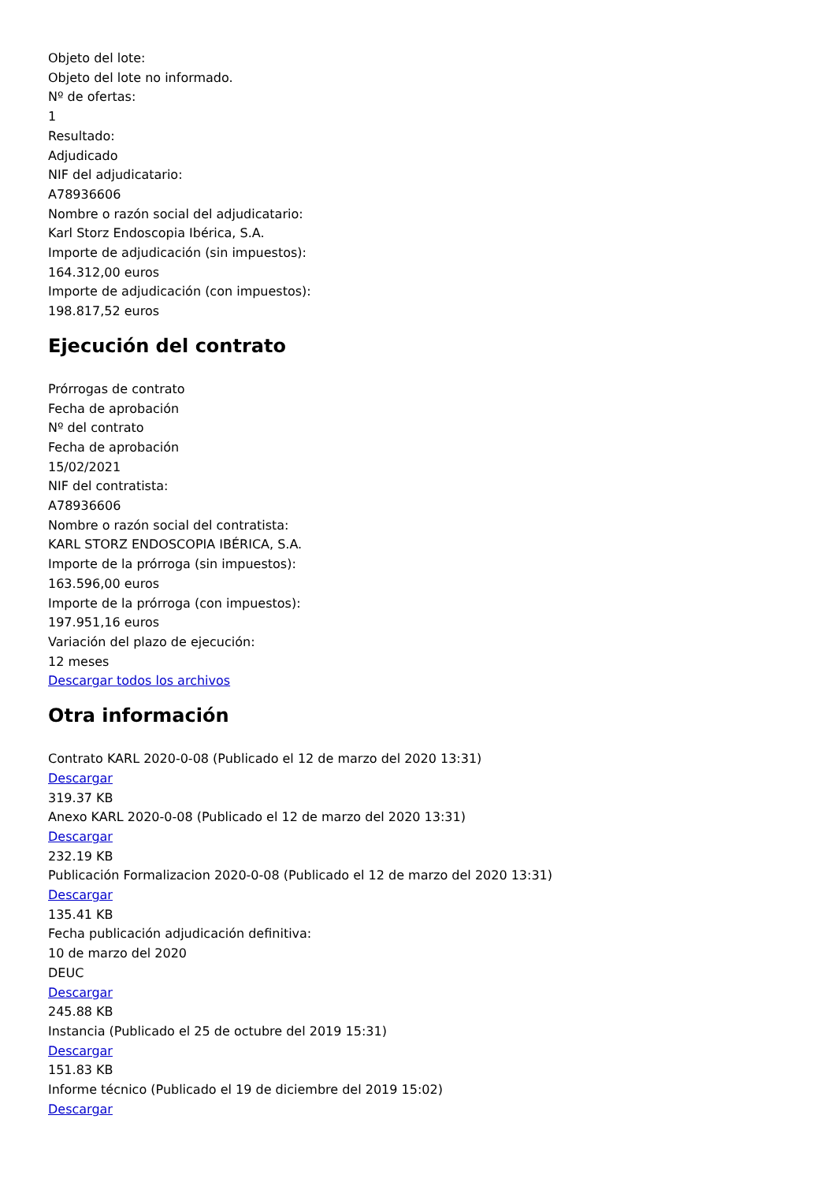Objeto del lote:
Objeto del lote no informado.
Nº de ofertas:
1
Resultado:
Adjudicado
NIF del adjudicatario:
A78936606
Nombre o razón social del adjudicatario:
Karl Storz Endoscopia Ibérica, S.A.
Importe de adjudicación (sin impuestos):
164.312,00 euros
Importe de adjudicación (con impuestos):
198.817,52 euros
Ejecución del contrato
Prórrogas de contrato
Fecha de aprobación
Nº del contrato
Fecha de aprobación
15/02/2021
NIF del contratista:
A78936606
Nombre o razón social del contratista:
KARL STORZ ENDOSCOPIA IBÉRICA, S.A.
Importe de la prórroga (sin impuestos):
163.596,00 euros
Importe de la prórroga (con impuestos):
197.951,16 euros
Variación del plazo de ejecución:
12 meses
Descargar todos los archivos
Otra información
Contrato KARL 2020-0-08 (Publicado el 12 de marzo del 2020 13:31)
Descargar
319.37 KB
Anexo KARL 2020-0-08 (Publicado el 12 de marzo del 2020 13:31)
Descargar
232.19 KB
Publicación Formalizacion 2020-0-08 (Publicado el 12 de marzo del 2020 13:31)
Descargar
135.41 KB
Fecha publicación adjudicación definitiva:
10 de marzo del 2020
DEUC
Descargar
245.88 KB
Instancia (Publicado el 25 de octubre del 2019 15:31)
Descargar
151.83 KB
Informe técnico (Publicado el 19 de diciembre del 2019 15:02)
Descargar